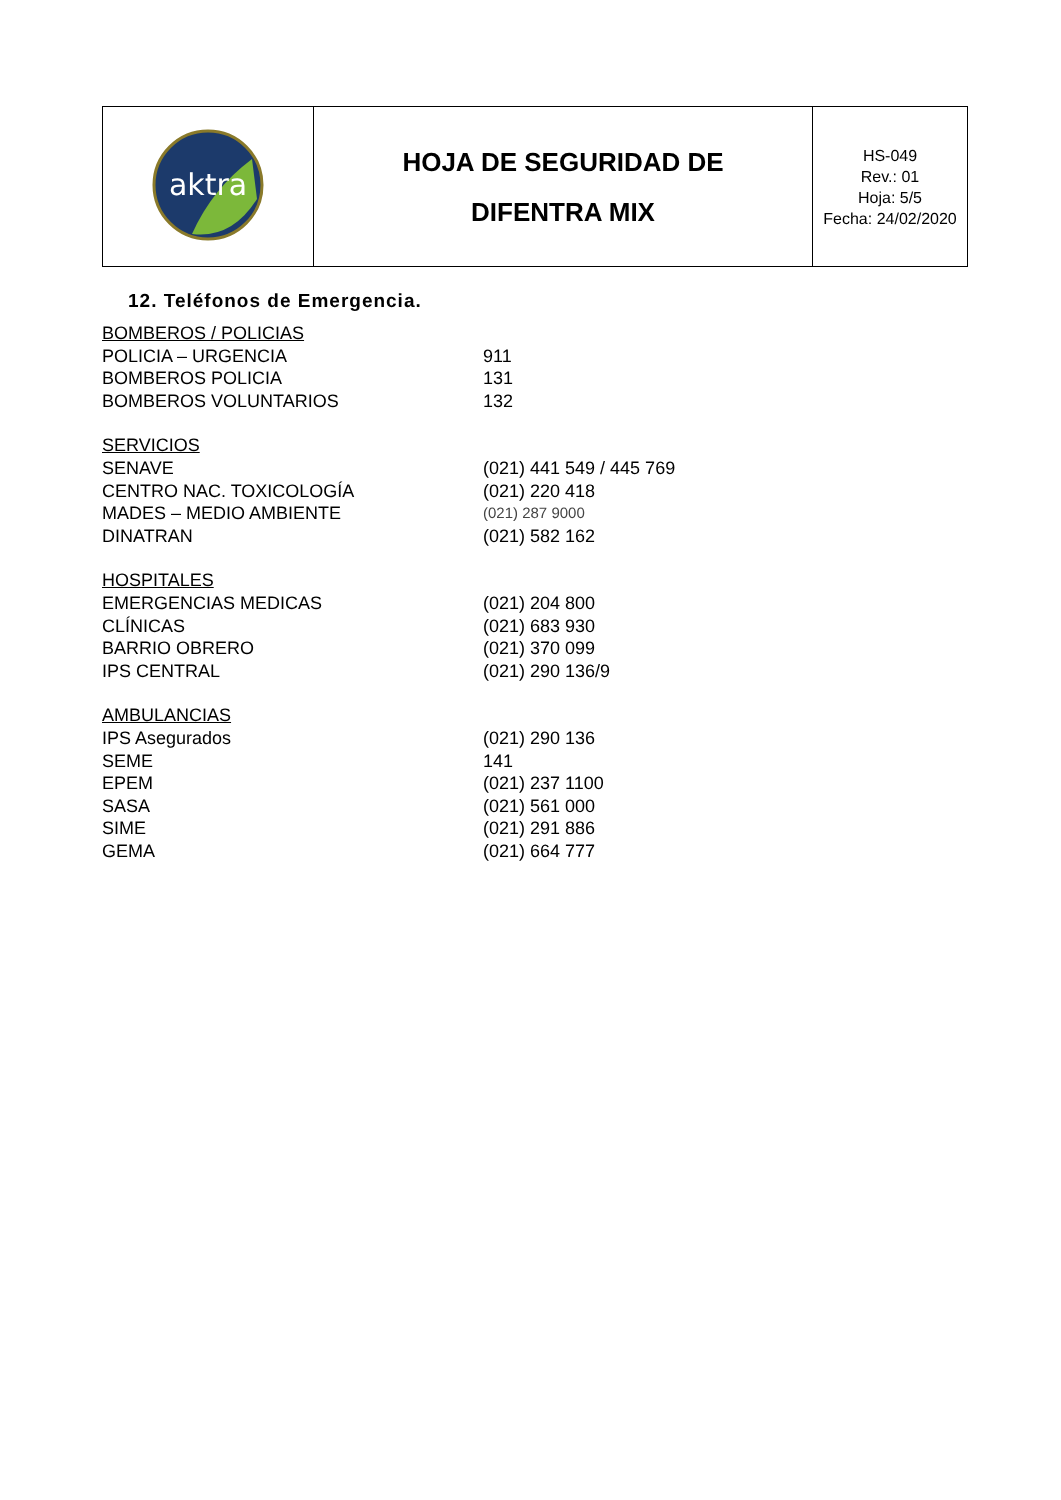| aktra | HOJA DE SEGURIDAD DE DIFENTRA MIX | HS-049 Rev.: 01 Hoja: 5/5 Fecha: 24/02/2020 |
12. Teléfonos de Emergencia.
| BOMBEROS / POLICIAS | |
| POLICIA – URGENCIA | 911 |
| BOMBEROS POLICIA | 131 |
| BOMBEROS VOLUNTARIOS | 132 |
| SERVICIOS | |
| SENAVE | (021) 441 549 / 445 769 |
| CENTRO NAC. TOXICOLOGÍA | (021) 220 418 |
| MADES – MEDIO AMBIENTE | (021) 287 9000 |
| DINATRAN | (021) 582 162 |
| HOSPITALES | |
| EMERGENCIAS MEDICAS | (021) 204 800 |
| CLÍNICAS | (021) 683 930 |
| BARRIO OBRERO | (021) 370 099 |
| IPS CENTRAL | (021) 290 136/9 |
| AMBULANCIAS | |
| IPS Asegurados | (021) 290 136 |
| SEME | 141 |
| EPEM | (021) 237 1100 |
| SASA | (021) 561 000 |
| SIME | (021) 291 886 |
| GEMA | (021) 664 777 |